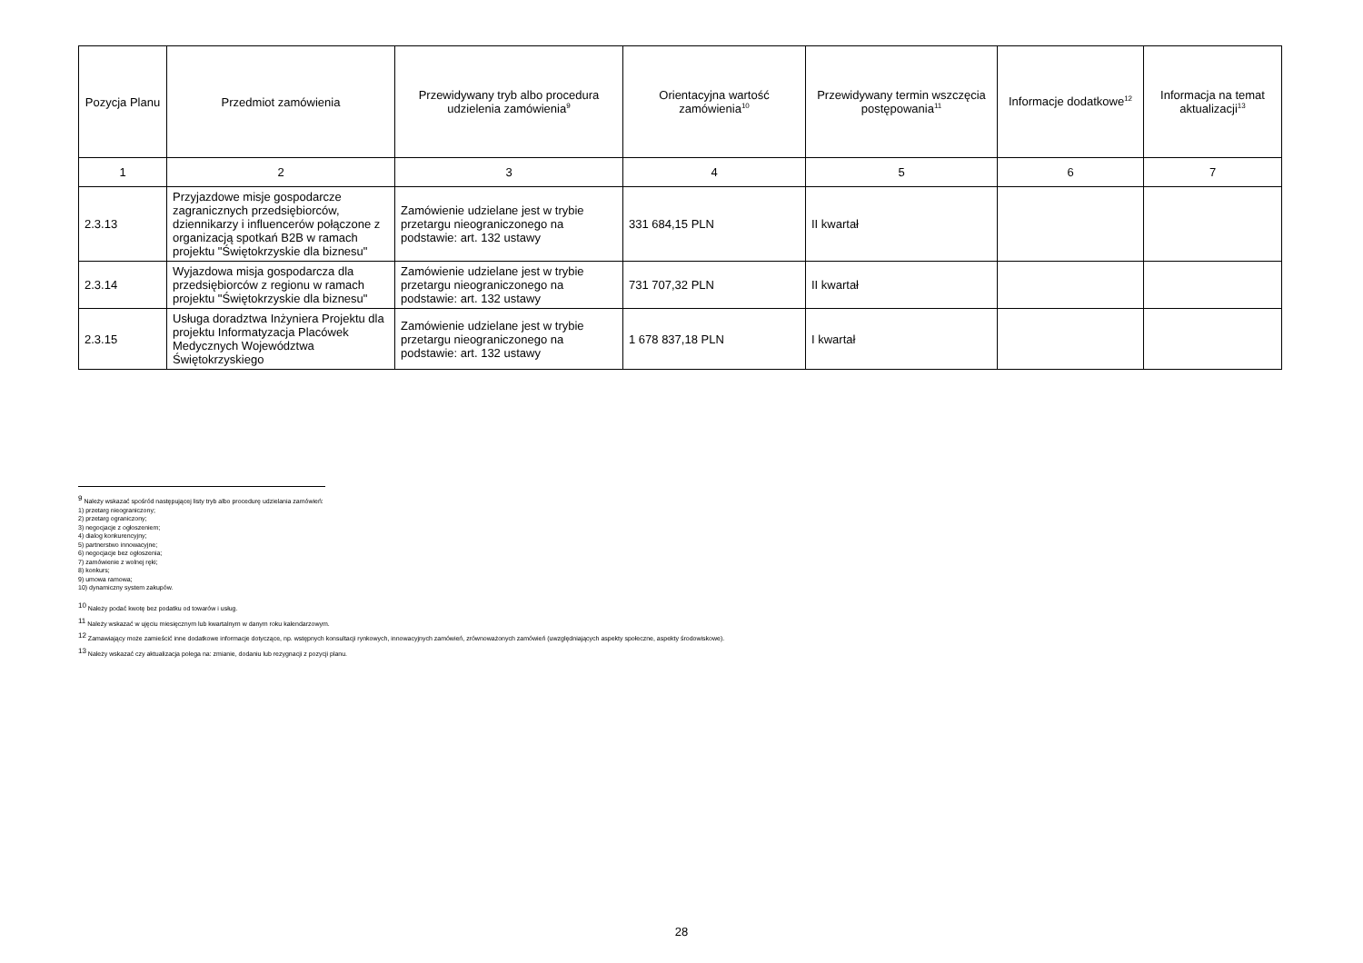| Pozycja Planu | Przedmiot zamówienia | Przewidywany tryb albo procedura udzielenia zamówienia<sup>9</sup> | Orientacyjna wartość zamówienia<sup>10</sup> | Przewidywany termin wszczęcia postępowania<sup>11</sup> | Informacje dodatkowe<sup>12</sup> | Informacja na temat aktualizacji<sup>13</sup> |
| --- | --- | --- | --- | --- | --- | --- |
| 1 | 2 | 3 | 4 | 5 | 6 | 7 |
| 2.3.13 | Przyjazdowe misje gospodarcze zagranicznych przedsiębiorców, dziennikarzy i influencerów połączone z organizacją spotkań B2B w ramach projektu "Świętokrzyskie dla biznesu" | Zamówienie udzielane jest w trybie przetargu nieograniczonego na podstawie: art. 132 ustawy | 331 684,15 PLN | II kwartał | | |
| 2.3.14 | Wyjazdowa misja gospodarcza dla przedsiębiorców z regionu w ramach projektu "Świętokrzyskie dla biznesu" | Zamówienie udzielane jest w trybie przetargu nieograniczonego na podstawie: art. 132 ustawy | 731 707,32 PLN | II kwartał | | |
| 2.3.15 | Usługa doradztwa Inżyniera Projektu dla projektu Informatyzacja Placówek Medycznych Województwa Świętokrzyskiego | Zamówienie udzielane jest w trybie przetargu nieograniczonego na podstawie: art. 132 ustawy | 1 678 837,18 PLN | I kwartał | | |
<sup>9</sup> Należy wskazać spośród następującej listy tryb albo procedurę udzielania zamówień:
1) przetarg nieograniczony;
2) przetarg ograniczony;
3) negocjacje z ogłoszeniem;
4) dialog konkurencyjny;
5) partnerstwo innowacyjne;
6) negocjacje bez ogłoszenia;
7) zamówienie z wolnej ręki;
8) konkurs;
9) umowa ramowa;
10) dynamiczny system zakupów.
<sup>10</sup> Należy podać kwotę bez podatku od towarów i usług.
<sup>11</sup> Należy wskazać w ujęciu miesięcznym lub kwartalnym w danym roku kalendarzowym.
<sup>12</sup> Zamawiający może zamieścić inne dodatkowe informacje dotyczące, np. wstępnych konsultacji rynkowych, innowacyjnych zamówień, zrównoważonych zamówień (uwzględniających aspekty społeczne, aspekty środowiskowe).
<sup>13</sup> Należy wskazać czy aktualizacja polega na: zmianie, dodaniu lub rezygnacji z pozycji planu.
28